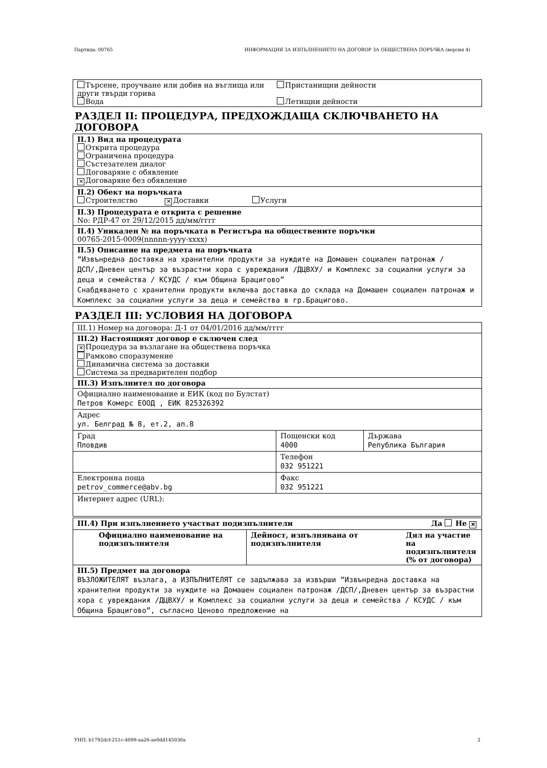Партида: 00765 ИНФОРМАЦИЯ ЗА ИЗПЪЛНЕНИЕТО НА ДОГОВОР ЗА ОБЩЕСТВЕНА ПОРЪЧКА (версия 4)
Търсене, проучване или добив на въглища или други твърди горива
Вода
Пристанищни дейности
Летищни дейности
РАЗДЕЛ II: ПРОЦЕДУРА, ПРЕДХОЖДАЩА СКЛЮЧВАНЕТО НА ДОГОВОРА
II.1) Вид на процедурата
Открита процедура
Ограничена процедура
Състезателен диалог
Договаряне с обявление
✕ Договаряне без обявление
II.2) Обект на поръчката
Строителство ✕ Доставки Услуги
II.3) Процедурата е открита с решение
No: РДР-47 от 29/12/2015 дд/мм/гггг
II.4) Уникален № на поръчката в Регистъра на обществените поръчки
00765-2015-0009(nnnnn-yyyy-xxxx)
II.5) Описание на предмета на поръчката
“Извънредна доставка на хранителни продукти за нуждите на Домашен социален патронаж /ДСП/,Дневен център за възрастни хора с увреждания /ДЦВХУ/ и Комплекс за социални услуги за деца и семейства / КСУДС / към Община Брацигово”
Снабдяването с хранителни продукти включва доставка до склада на Домашен социален патронаж и Комплекс за социални услуги за деца и семейства в гр.Брацигово.
РАЗДЕЛ III: УСЛОВИЯ НА ДОГОВОРА
III.1) Номер на договора: Д-1 от 04/01/2016 дд/мм/гггг
III.2) Настоящият договор е сключен след
✕ Процедура за възлагане на обществена поръчка
Рамково споразумение
Динамична система за доставки
Система за предварителен подбор
III.3) Изпълнител по договора
Официално наименование и ЕИК (код по Булстат)
Петров Комерс ЕООД , ЕИК 825326392
Адрес
ул. Белград № 8, ет.2, ап.8
| Град Пловдив | Пощенски код 4000 | Държава Република България |
| | Телефон 032 951221 | |
| Електронна поща petrov_commerce@abv.bg | Факс 032 951221 | |
| Интернет адрес (URL): | | |
III.4) При изпълнението участват подизпълнители Да Не ✕
| Официално наименование на подизпълнителя | Дейност, изпълнявана от подизпълнителя | Дял на участие на подизпълнителя (% от договора) |
III.5) Предмет на договора
ВЪЗЛОЖИТЕЛЯТ възлага, а ИЗПЪЛНИТЕЛЯТ се задължава за извърши “Извънредна доставка на хранителни продукти за нуждите на Домашен социален патронаж /ДСП/,Дневен център за възрастни хора с увреждания /ДЦВХУ/ и Комплекс за социални услуги за деца и семейства / КСУДС / към Община Брацигово”, съгласно Ценово предложение на
УНП: b1792dcf-251c-4099-aa26-ae0dd145030a 2